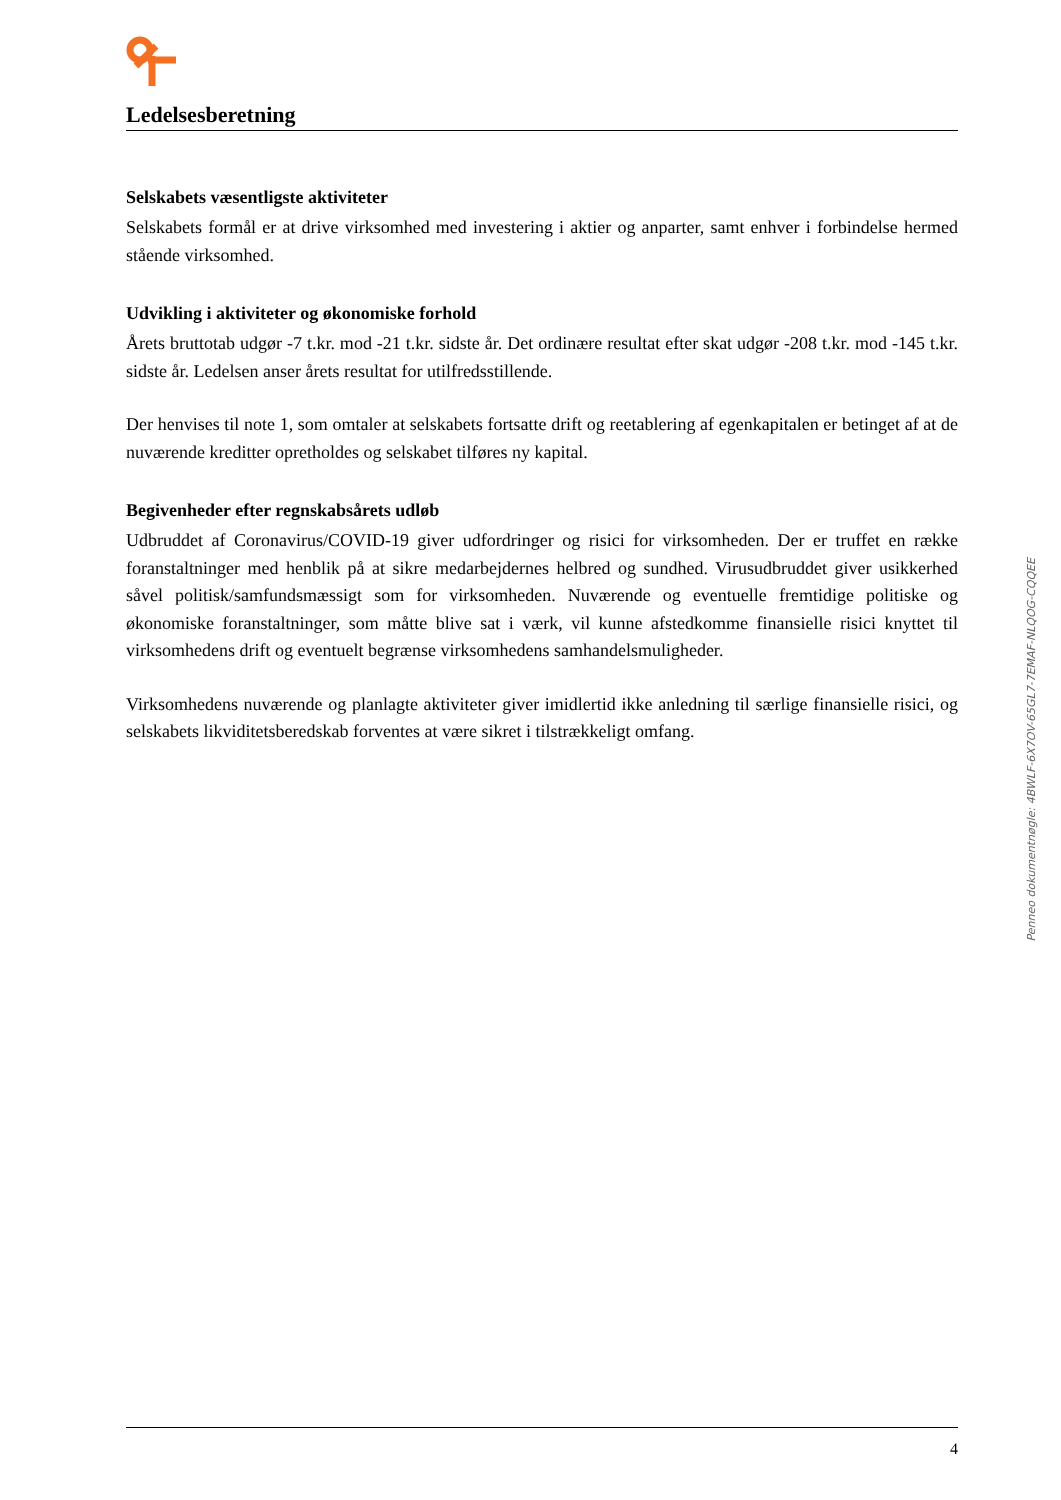Ledelsesberetning
Selskabets væsentligste aktiviteter
Selskabets formål er at drive virksomhed med investering i aktier og anparter, samt enhver i forbindelse hermed stående virksomhed.
Udvikling i aktiviteter og økonomiske forhold
Årets bruttotab udgør -7 t.kr. mod -21 t.kr. sidste år. Det ordinære resultat efter skat udgør -208 t.kr. mod -145 t.kr. sidste år. Ledelsen anser årets resultat for utilfredsstillende.
Der henvises til note 1, som omtaler at selskabets fortsatte drift og reetablering af egenkapitalen er betinget af at de nuværende kreditter opretholdes og selskabet tilføres ny kapital.
Begivenheder efter regnskabsårets udløb
Udbruddet af Coronavirus/COVID-19 giver udfordringer og risici for virksomheden. Der er truffet en række foranstaltninger med henblik på at sikre medarbejdernes helbred og sundhed. Virusudbruddet giver usikkerhed såvel politisk/samfundsmæssigt som for virksomheden. Nuværende og eventuelle fremtidige politiske og økonomiske foranstaltninger, som måtte blive sat i værk, vil kunne afstedkomme finansielle risici knyttet til virksomhedens drift og eventuelt begrænse virksomhedens samhandelsmuligheder.
Virksomhedens nuværende og planlagte aktiviteter giver imidlertid ikke anledning til særlige finansielle risici, og selskabets likviditetsberedskab forventes at være sikret i tilstrækkeligt omfang.
Penneo dokumentnøgle: 4BWLF-6X7OV-65GL7-7EMAF-NLQOG-CQQEE
4